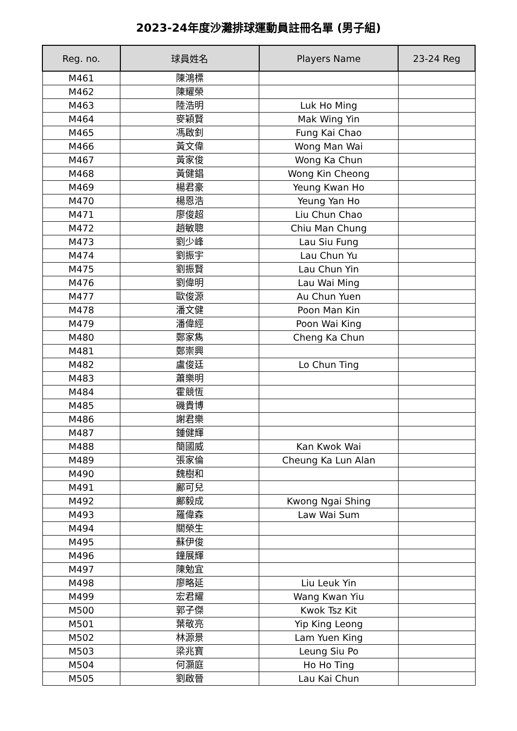2023-24年度沙灘排球運動員註冊名單 (男子組)
| Reg. no. | 球員姓名 | Players Name | 23-24 Reg |
| --- | --- | --- | --- |
| M461 | 陳鴻標 | | |
| M462 | 陳耀榮 | | |
| M463 | 陸浩明 | Luk Ho Ming | |
| M464 | 麥穎賢 | Mak Wing Yin | |
| M465 | 馮啟釗 | Fung Kai Chao | |
| M466 | 黃文偉 | Wong Man Wai | |
| M467 | 黃家俊 | Wong Ka Chun | |
| M468 | 黃健錩 | Wong Kin Cheong | |
| M469 | 楊君豪 | Yeung Kwan Ho | |
| M470 | 楊恩浩 | Yeung Yan Ho | |
| M471 | 廖俊超 | Liu Chun Chao | |
| M472 | 趙敏聰 | Chiu Man Chung | |
| M473 | 劉少峰 | Lau Siu Fung | |
| M474 | 劉振宇 | Lau Chun Yu | |
| M475 | 劉振賢 | Lau Chun Yin | |
| M476 | 劉偉明 | Lau Wai Ming | |
| M477 | 歐俊源 | Au Chun Yuen | |
| M478 | 潘文健 | Poon Man Kin | |
| M479 | 潘偉經 | Poon Wai King | |
| M480 | 鄭家雋 | Cheng Ka Chun | |
| M481 | 鄭崇興 | | |
| M482 | 盧俊廷 | Lo Chun Ting | |
| M483 | 蕭樂明 | | |
| M484 | 霍競恆 | | |
| M485 | 磯貴博 | | |
| M486 | 謝君樂 | | |
| M487 | 鍾健輝 | | |
| M488 | 簡國威 | Kan Kwok Wai | |
| M489 | 張家倫 | Cheung Ka Lun Alan | |
| M490 | 魏樹和 | | |
| M491 | 鄺可兒 | | |
| M492 | 鄺毅成 | Kwong Ngai Shing | |
| M493 | 羅偉森 | Law Wai Sum | |
| M494 | 關榮生 | | |
| M495 | 蘇伊俊 | | |
| M496 | 鐘展輝 | | |
| M497 | 陳勉宜 | | |
| M498 | 廖略延 | Liu Leuk Yin | |
| M499 | 宏君耀 | Wang Kwan Yiu | |
| M500 | 郭子傑 | Kwok Tsz Kit | |
| M501 | 葉敬亮 | Yip King Leong | |
| M502 | 林源景 | Lam Yuen King | |
| M503 | 梁兆寶 | Leung Siu Po | |
| M504 | 何灝庭 | Ho Ho Ting | |
| M505 | 劉啟晉 | Lau Kai Chun | |